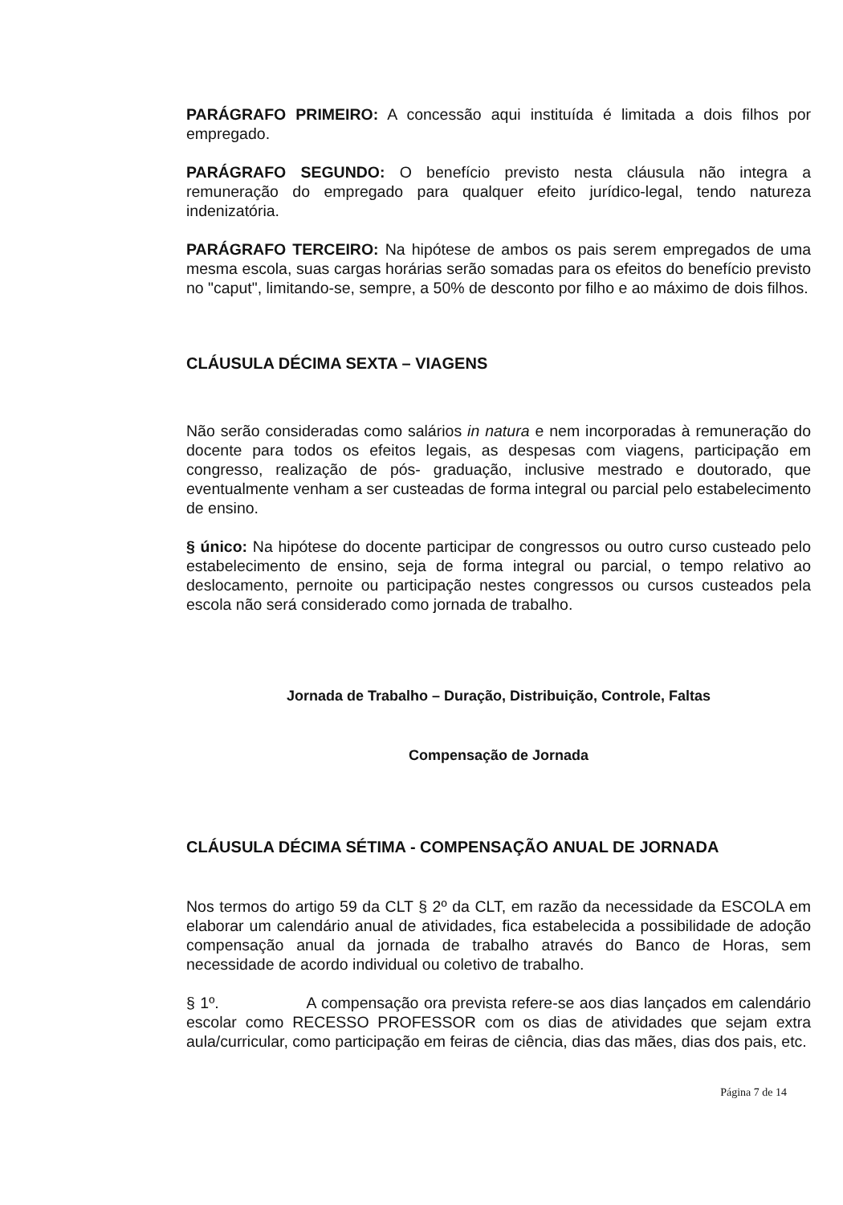PARÁGRAFO PRIMEIRO: A concessão aqui instituída é limitada a dois filhos por empregado.
PARÁGRAFO SEGUNDO: O benefício previsto nesta cláusula não integra a remuneração do empregado para qualquer efeito jurídico-legal, tendo natureza indenizatória.
PARÁGRAFO TERCEIRO: Na hipótese de ambos os pais serem empregados de uma mesma escola, suas cargas horárias serão somadas para os efeitos do benefício previsto no "caput", limitando-se, sempre, a 50% de desconto por filho e ao máximo de dois filhos.
CLÁUSULA DÉCIMA SEXTA – VIAGENS
Não serão consideradas como salários in natura e nem incorporadas à remuneração do docente para todos os efeitos legais, as despesas com viagens, participação em congresso, realização de pós- graduação, inclusive mestrado e doutorado, que eventualmente venham a ser custeadas de forma integral ou parcial pelo estabelecimento de ensino.
§ único: Na hipótese do docente participar de congressos ou outro curso custeado pelo estabelecimento de ensino, seja de forma integral ou parcial, o tempo relativo ao deslocamento, pernoite ou participação nestes congressos ou cursos custeados pela escola não será considerado como jornada de trabalho.
Jornada de Trabalho – Duração, Distribuição, Controle, Faltas
Compensação de Jornada
CLÁUSULA DÉCIMA SÉTIMA - COMPENSAÇÃO ANUAL DE JORNADA
Nos termos do artigo 59 da CLT § 2º da CLT, em razão da necessidade da ESCOLA em elaborar um calendário anual de atividades, fica estabelecida a possibilidade de adoção compensação anual da jornada de trabalho através do Banco de Horas, sem necessidade de acordo individual ou coletivo de trabalho.
§ 1º. A compensação ora prevista refere-se aos dias lançados em calendário escolar como RECESSO PROFESSOR com os dias de atividades que sejam extra aula/curricular, como participação em feiras de ciência, dias das mães, dias dos pais, etc.
Página 7 de 14